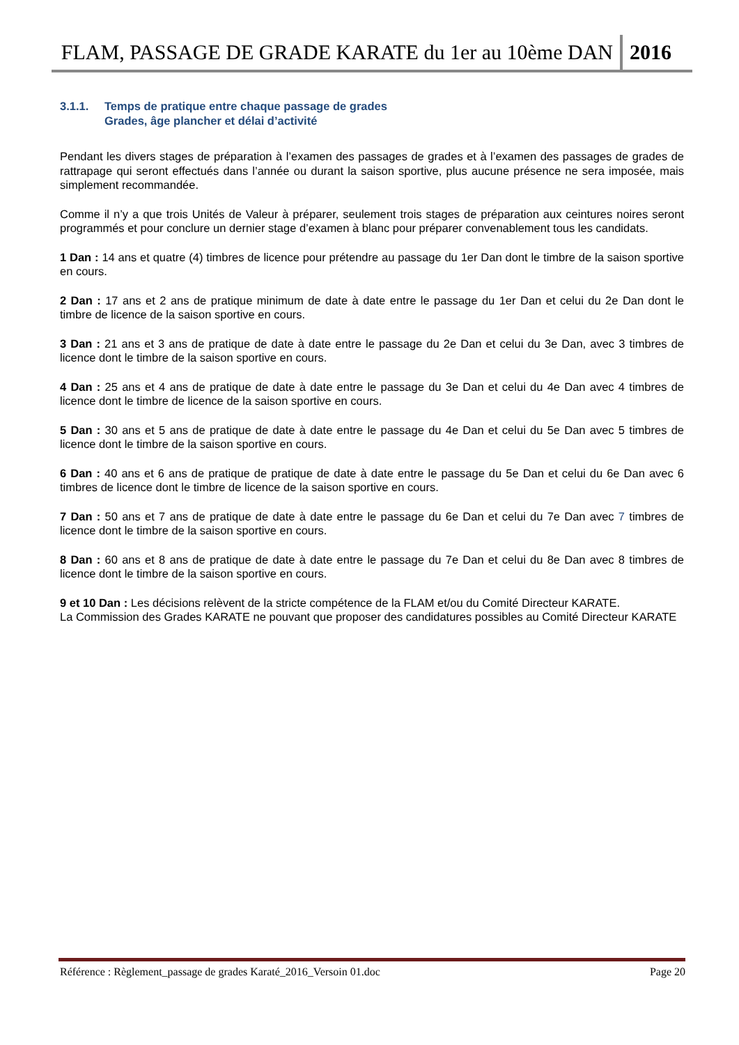FLAM, PASSAGE DE GRADE KARATE du 1er au 10ème DAN
2016
3.1.1. Temps de pratique entre chaque passage de grades
Grades, âge plancher et délai d’activité
Pendant les divers stages de préparation à l’examen des passages de grades et à l’examen des passages de grades de rattrapage qui seront effectués dans l’année ou durant la saison sportive, plus aucune présence ne sera imposée, mais simplement recommandée.
Comme il n’y a que trois Unités de Valeur à préparer, seulement trois stages de préparation aux ceintures noires seront programmés et pour conclure un dernier stage d’examen à blanc pour préparer convenablement tous les candidats.
1 Dan : 14 ans et quatre (4) timbres de licence pour prétendre au passage du 1er Dan dont le timbre de la saison sportive en cours.
2 Dan : 17 ans et 2 ans de pratique minimum de date à date entre le passage du 1er Dan et celui du 2e Dan dont le timbre de licence de la saison sportive en cours.
3 Dan : 21 ans et 3 ans de pratique de date à date entre le passage du 2e Dan et celui du 3e Dan, avec 3 timbres de licence dont le timbre de la saison sportive en cours.
4 Dan : 25 ans et 4 ans de pratique de date à date entre le passage du 3e Dan et celui du 4e Dan avec 4 timbres de licence dont le timbre de licence de la saison sportive en cours.
5 Dan : 30 ans et 5 ans de pratique de date à date entre le passage du 4e Dan et celui du 5e Dan avec 5 timbres de licence dont le timbre de la saison sportive en cours.
6 Dan : 40 ans et 6 ans de pratique de pratique de date à date entre le passage du 5e Dan et celui du 6e Dan avec 6 timbres de licence dont le timbre de licence de la saison sportive en cours.
7 Dan : 50 ans et 7 ans de pratique de date à date entre le passage du 6e Dan et celui du 7e Dan avec 7 timbres de licence dont le timbre de la saison sportive en cours.
8 Dan : 60 ans et 8 ans de pratique de date à date entre le passage du 7e Dan et celui du 8e Dan avec 8 timbres de licence dont le timbre de la saison sportive en cours.
9 et 10 Dan : Les décisions relèvent de la stricte compétence de la FLAM et/ou du Comité Directeur KARATE.
La Commission des Grades KARATE ne pouvant que proposer des candidatures possibles au Comité Directeur KARATE
Référence : Règlement_passage de grades Karaté_2016_Versoin 01.doc Page 20